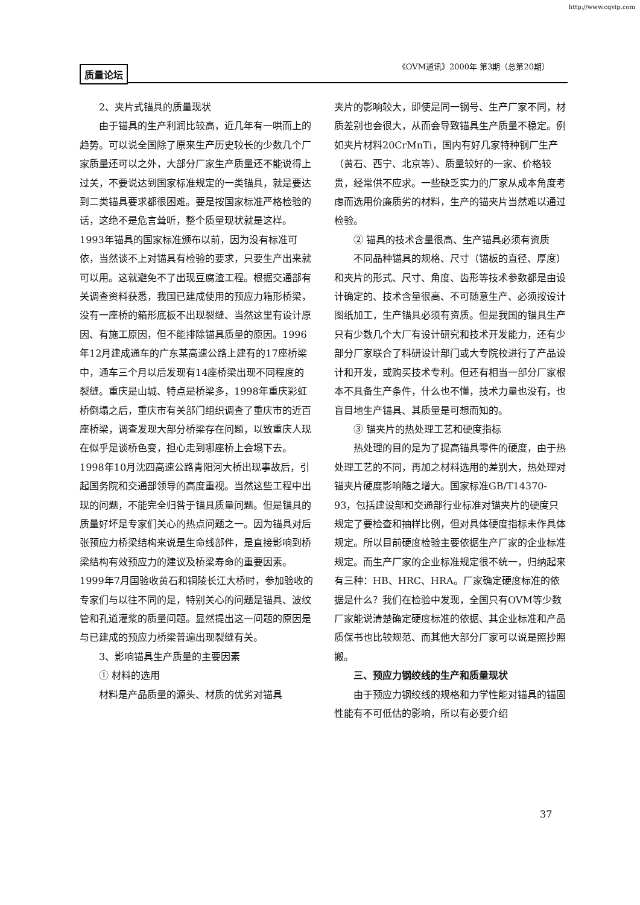http://www.cqvip.com
质量论坛 《OVM通讯》2000年 第3期（总第20期）
2、夹片式锚具的质量现状
由于锚具的生产利润比较高，近几年有一哄而上的趋势。可以说全国除了原来生产历史较长的少数几个厂家质量还可以之外，大部分厂家生产质量还不能说得上过关，不要说达到国家标准规定的一类锚具，就是要达到二类锚具要求都很困难。要是按国家标准严格检验的话，这绝不是危言耸听，整个质量现状就是这样。1993年锚具的国家标准颁布以前，因为没有标准可依，当然谈不上对锚具有检验的要求，只要生产出来就可以用。这就避免不了出现豆腐渣工程。根据交通部有关调查资料获悉，我国已建成使用的预应力箱形桥梁，没有一座桥的箱形底板不出现裂缝、当然这里有设计原因、有施工原因，但不能排除锚具质量的原因。1996年12月建成通车的广东某高速公路上建有的17座桥梁中，通车三个月以后发现有14座桥梁出现不同程度的裂缝。重庆是山城、特点是桥梁多，1998年重庆彩虹桥倒塌之后，重庆市有关部门组织调查了重庆市的近百座桥梁，调查发现大部分桥梁存在问题，以致重庆人现在似乎是谈桥色变，担心走到哪座桥上会塌下去。1998年10月沈四高速公路青阳河大桥出现事故后，引起国务院和交通部领导的高度重视。当然这些工程中出现的问题，不能完全归咎于锚具质量问题。但是锚具的质量好坏是专家们关心的热点问题之一。因为锚具对后张预应力桥梁结构来说是生命线部件，是直接影响到桥梁结构有效预应力的建议及桥梁寿命的重要因素。1999年7月国验收黄石和铜陵长江大桥时，参加验收的专家们与以往不同的是，特别关心的问题是锚具、波纹管和孔道灌浆的质量问题。显然提出这一问题的原因是与已建成的预应力桥梁普遍出现裂缝有关。
3、影响锚具生产质量的主要因素
① 材料的选用
材料是产品质量的源头、材质的优劣对锚具
夹片的影响较大，即使是同一钢号、生产厂家不同，材质差别也会很大，从而会导致锚具生产质量不稳定。例如夹片材料20CrMnTi，国内有好几家特种钢厂生产（黄石、西宁、北京等）、质量较好的一家、价格较贵，经常供不应求。一些缺乏实力的厂家从成本角度考虑而选用价廉质劣的材料，生产的锚夹片当然难以通过检验。
② 锚具的技术含量很高、生产锚具必须有资质
不同品种锚具的规格、尺寸（锚板的直径、厚度）和夹片的形式、尺寸、角度、齿形等技术参数都是由设计确定的、技术含量很高、不可随意生产、必须按设计图纸加工，生产锚具必须有资质。但是我国的锚具生产只有少数几个大厂有设计研究和技术开发能力，还有少部分厂家联合了科研设计部门或大专院校进行了产品设计和开发，或购买技术专利。但还有相当一部分厂家根本不具备生产条件，什么也不懂，技术力量也没有，也盲目地生产锚具、其质量是可想而知的。
③ 锚夹片的热处理工艺和硬度指标
热处理的目的是为了提高锚具零件的硬度，由于热处理工艺的不同，再加之材料选用的差别大，热处理对锚夹片硬度影响随之增大。国家标准GB/T14370-93，包括建设部和交通部行业标准对锚夹片的硬度只规定了要检查和抽样比例，但对具体硬度指标未作具体规定。所以目前硬度检验主要依据生产厂家的企业标准规定。而生产厂家的企业标准规定很不统一，归纳起来有三种：HB、HRC、HRA。厂家确定硬度标准的依据是什么？我们在检验中发现，全国只有OVM等少数厂家能说清楚确定硬度标准的依据、其企业标准和产品质保书也比较规范、而其他大部分厂家可以说是照抄照搬。
三、预应力钢绞线的生产和质量现状
由于预应力钢绞线的规格和力学性能对锚具的锚固性能有不可低估的影响，所以有必要介绍
37